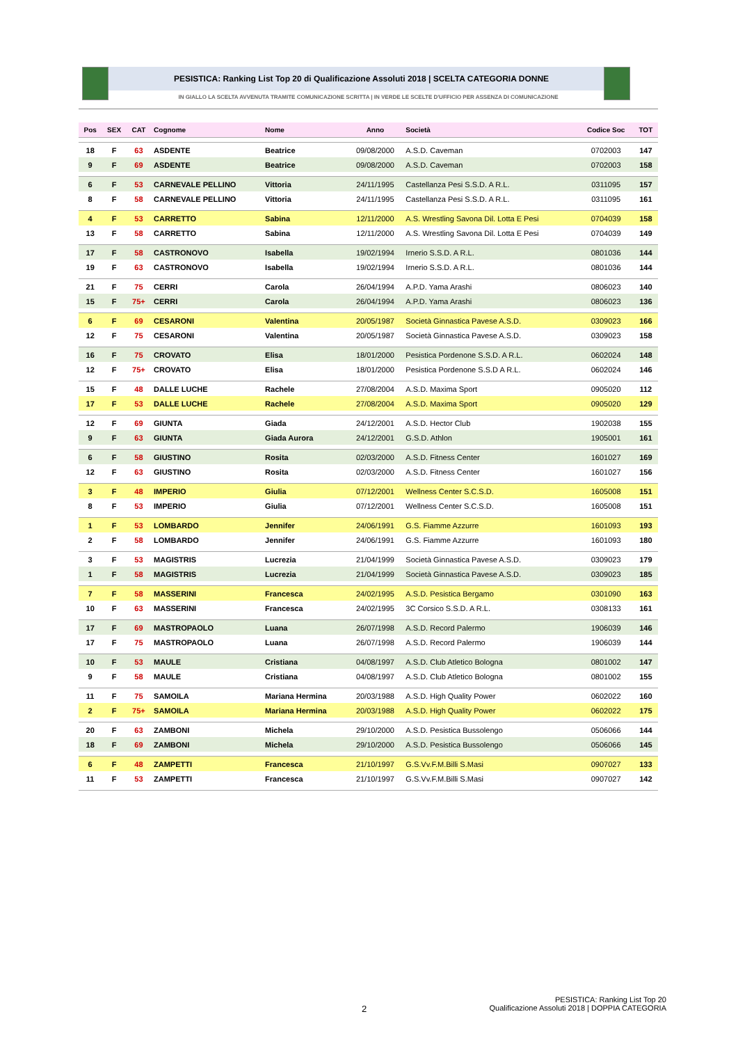PESISTICA: Ranking List Top 20 di Qualificazione Assoluti 2018 | SCELTA CATEGORIA DONNE
IN GIALLO LA SCELTA AVVENUTA TRAMITE COMUNICAZIONE SCRITTA | IN VERDE LE SCELTE D'UFFICIO PER ASSENZA DI COMUNICAZIONE
| Pos | SEX | CAT | Cognome | Nome | Anno | Società | Codice Soc | TOT |
| --- | --- | --- | --- | --- | --- | --- | --- | --- |
| 18 | F | 63 | ASDENTE | Beatrice | 09/08/2000 | A.S.D. Caveman | 0702003 | 147 |
| 9 | F | 69 | ASDENTE | Beatrice | 09/08/2000 | A.S.D. Caveman | 0702003 | 158 |
| 6 | F | 53 | CARNEVALE PELLINO | Vittoria | 24/11/1995 | Castellanza Pesi S.S.D. A R.L. | 0311095 | 157 |
| 8 | F | 58 | CARNEVALE PELLINO | Vittoria | 24/11/1995 | Castellanza Pesi S.S.D. A R.L. | 0311095 | 161 |
| 4 | F | 53 | CARRETTO | Sabina | 12/11/2000 | A.S. Wrestling Savona Dil. Lotta E Pesi | 0704039 | 158 |
| 13 | F | 58 | CARRETTO | Sabina | 12/11/2000 | A.S. Wrestling Savona Dil. Lotta E Pesi | 0704039 | 149 |
| 17 | F | 58 | CASTRONOVO | Isabella | 19/02/1994 | Irnerio S.S.D. A R.L. | 0801036 | 144 |
| 19 | F | 63 | CASTRONOVO | Isabella | 19/02/1994 | Irnerio S.S.D. A R.L. | 0801036 | 144 |
| 21 | F | 75 | CERRI | Carola | 26/04/1994 | A.P.D. Yama Arashi | 0806023 | 140 |
| 15 | F | 75+ | CERRI | Carola | 26/04/1994 | A.P.D. Yama Arashi | 0806023 | 136 |
| 6 | F | 69 | CESARONI | Valentina | 20/05/1987 | Società Ginnastica Pavese A.S.D. | 0309023 | 166 |
| 12 | F | 75 | CESARONI | Valentina | 20/05/1987 | Società Ginnastica Pavese A.S.D. | 0309023 | 158 |
| 16 | F | 75 | CROVATO | Elisa | 18/01/2000 | Pesistica Pordenone S.S.D. A R.L. | 0602024 | 148 |
| 12 | F | 75+ | CROVATO | Elisa | 18/01/2000 | Pesistica Pordenone S.S.D A R.L. | 0602024 | 146 |
| 15 | F | 48 | DALLE LUCHE | Rachele | 27/08/2004 | A.S.D. Maxima Sport | 0905020 | 112 |
| 17 | F | 53 | DALLE LUCHE | Rachele | 27/08/2004 | A.S.D. Maxima Sport | 0905020 | 129 |
| 12 | F | 69 | GIUNTA | Giada | 24/12/2001 | A.S.D. Hector Club | 1902038 | 155 |
| 9 | F | 63 | GIUNTA | Giada Aurora | 24/12/2001 | G.S.D. Athlon | 1905001 | 161 |
| 6 | F | 58 | GIUSTINO | Rosita | 02/03/2000 | A.S.D. Fitness Center | 1601027 | 169 |
| 12 | F | 63 | GIUSTINO | Rosita | 02/03/2000 | A.S.D. Fitness Center | 1601027 | 156 |
| 3 | F | 48 | IMPERIO | Giulia | 07/12/2001 | Wellness Center S.C.S.D. | 1605008 | 151 |
| 8 | F | 53 | IMPERIO | Giulia | 07/12/2001 | Wellness Center S.C.S.D. | 1605008 | 151 |
| 1 | F | 53 | LOMBARDO | Jennifer | 24/06/1991 | G.S. Fiamme Azzurre | 1601093 | 193 |
| 2 | F | 58 | LOMBARDO | Jennifer | 24/06/1991 | G.S. Fiamme Azzurre | 1601093 | 180 |
| 3 | F | 53 | MAGISTRIS | Lucrezia | 21/04/1999 | Società Ginnastica Pavese A.S.D. | 0309023 | 179 |
| 1 | F | 58 | MAGISTRIS | Lucrezia | 21/04/1999 | Società Ginnastica Pavese A.S.D. | 0309023 | 185 |
| 7 | F | 58 | MASSERINI | Francesca | 24/02/1995 | A.S.D. Pesistica Bergamo | 0301090 | 163 |
| 10 | F | 63 | MASSERINI | Francesca | 24/02/1995 | 3C Corsico S.S.D. A R.L. | 0308133 | 161 |
| 17 | F | 69 | MASTROPAOLO | Luana | 26/07/1998 | A.S.D. Record Palermo | 1906039 | 146 |
| 17 | F | 75 | MASTROPAOLO | Luana | 26/07/1998 | A.S.D. Record Palermo | 1906039 | 144 |
| 10 | F | 53 | MAULE | Cristiana | 04/08/1997 | A.S.D. Club Atletico Bologna | 0801002 | 147 |
| 9 | F | 58 | MAULE | Cristiana | 04/08/1997 | A.S.D. Club Atletico Bologna | 0801002 | 155 |
| 11 | F | 75 | SAMOILA | Mariana Hermina | 20/03/1988 | A.S.D. High Quality Power | 0602022 | 160 |
| 2 | F | 75+ | SAMOILA | Mariana Hermina | 20/03/1988 | A.S.D. High Quality Power | 0602022 | 175 |
| 20 | F | 63 | ZAMBONI | Michela | 29/10/2000 | A.S.D. Pesistica Bussolengo | 0506066 | 144 |
| 18 | F | 69 | ZAMBONI | Michela | 29/10/2000 | A.S.D. Pesistica Bussolengo | 0506066 | 145 |
| 6 | F | 48 | ZAMPETTI | Francesca | 21/10/1997 | G.S.Vv.F.M.Billi S.Masi | 0907027 | 133 |
| 11 | F | 53 | ZAMPETTI | Francesca | 21/10/1997 | G.S.Vv.F.M.Billi S.Masi | 0907027 | 142 |
2
PESISTICA: Ranking List Top 20
Qualificazione Assoluti 2018 | DOPPIA CATEGORIA